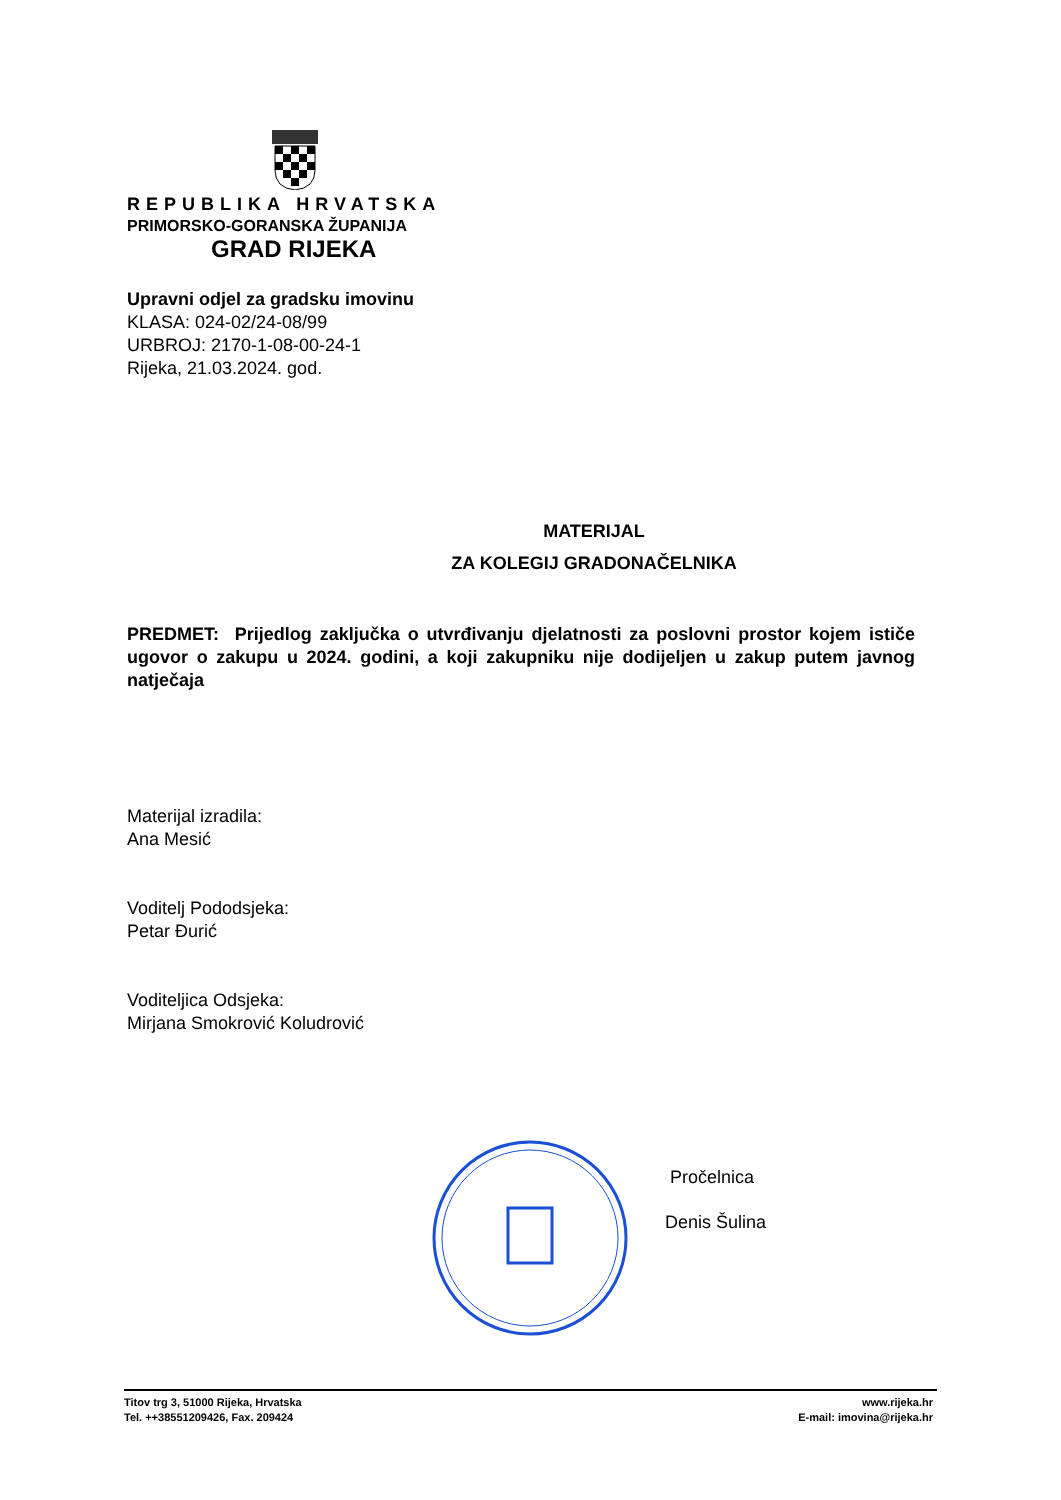REPUBLIKA HRVATSKA
PRIMORSKO-GORANSKA ŽUPANIJA
GRAD RIJEKA
Upravni odjel za gradsku imovinu
KLASA: 024-02/24-08/99
URBROJ: 2170-1-08-00-24-1
Rijeka, 21.03.2024. god.
MATERIJAL
ZA KOLEGIJ GRADONAČELNIKA
PREDMET: Prijedlog zaključka o utvrđivanju djelatnosti za poslovni prostor kojem ističe ugovor o zakupu u 2024. godini, a koji zakupniku nije dodijeljen u zakup putem javnog natječaja
Materijal izradila:
Ana Mesić
Voditelj Pododsjeka:
Petar Đurić
Voditeljica Odsjeka:
Mirjana Smokrović Koludrović
Pročelnica
Denis Šulina
Titov trg 3, 51000 Rijeka, Hrvatska
Tel. ++38551209426, Fax. 209424
www.rijeka.hr
E-mail: imovina@rijeka.hr